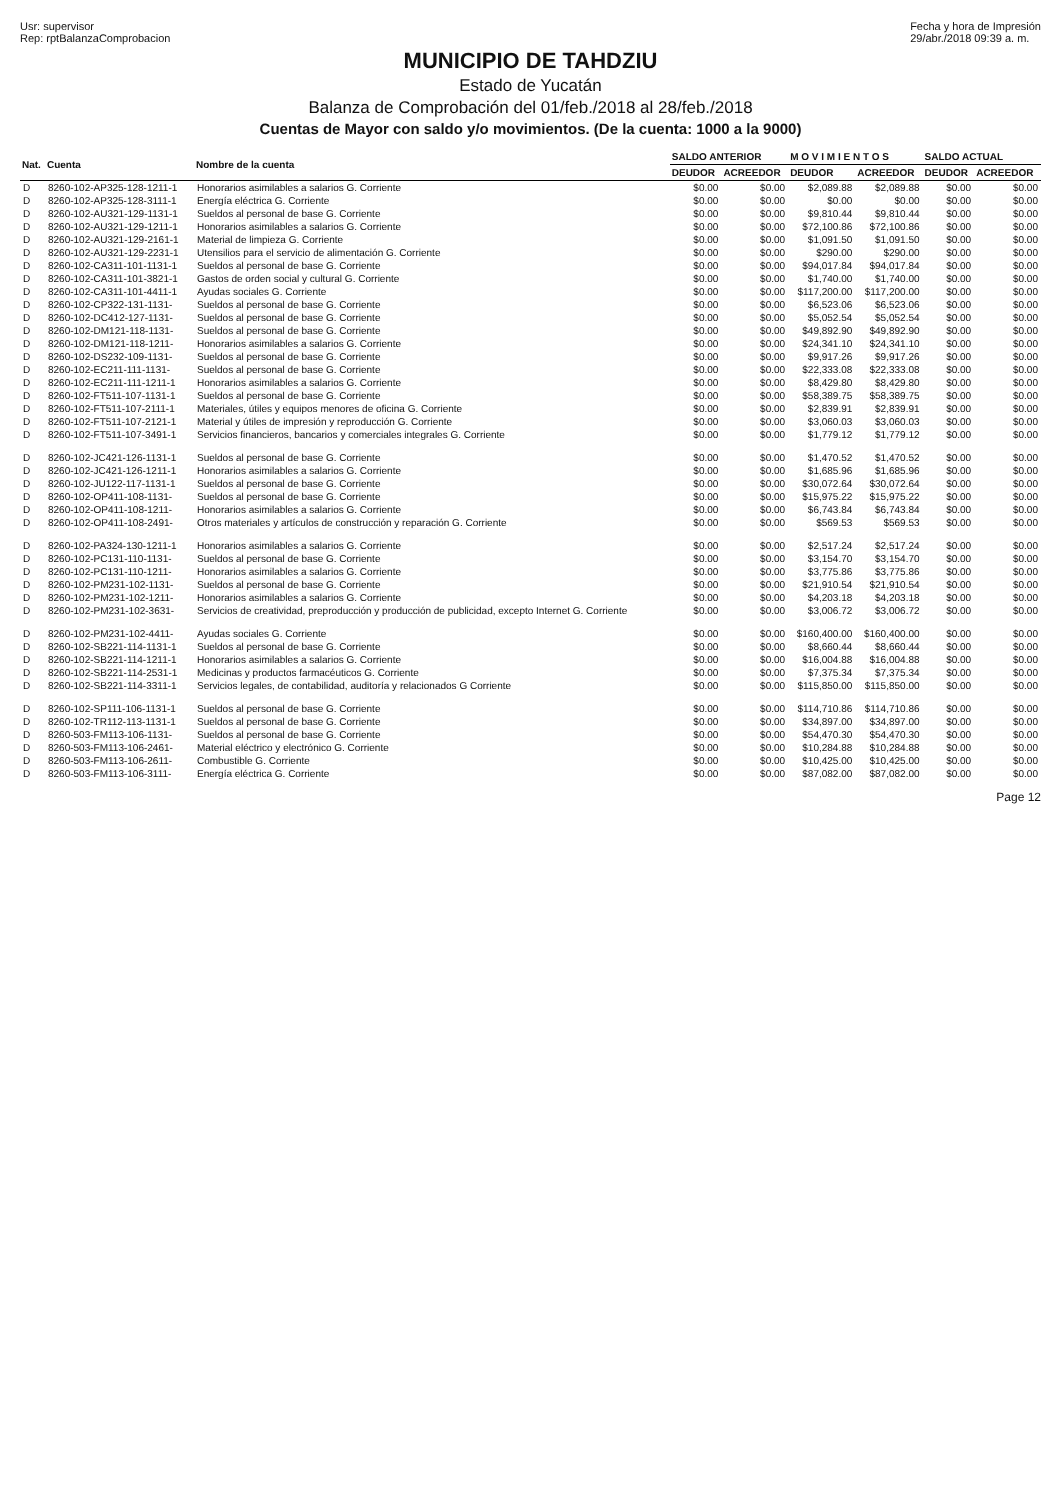Usr: supervisor
Rep: rptBalanzaComprobacion
Fecha y hora de Impresión
29/abr./2018 09:39 a. m.
MUNICIPIO DE TAHDZIU
Estado de Yucatán
Balanza de Comprobación del 01/feb./2018 al 28/feb./2018
Cuentas de Mayor con saldo y/o movimientos. (De la cuenta: 1000 a la 9000)
| Nat. | Cuenta | Nombre de la cuenta | SALDO ANTERIOR | | M O V I M I E N T O S | | SALDO ACTUAL | |
| --- | --- | --- | --- | --- | --- | --- | --- | --- |
| | | | DEUDOR | ACREEDOR | DEUDOR | ACREEDOR | DEUDOR | ACREEDOR |
| D | 8260-102-AP325-128-1211-1 | Honorarios asimilables a salarios G. Corriente | $0.00 | $0.00 | $2,089.88 | $2,089.88 | $0.00 | $0.00 |
| D | 8260-102-AP325-128-3111-1 | Energía eléctrica G. Corriente | $0.00 | $0.00 | $0.00 | $0.00 | $0.00 | $0.00 |
| D | 8260-102-AU321-129-1131-1 | Sueldos al personal de base G. Corriente | $0.00 | $0.00 | $9,810.44 | $9,810.44 | $0.00 | $0.00 |
| D | 8260-102-AU321-129-1211-1 | Honorarios asimilables a salarios G. Corriente | $0.00 | $0.00 | $72,100.86 | $72,100.86 | $0.00 | $0.00 |
| D | 8260-102-AU321-129-2161-1 | Material de limpieza G. Corriente | $0.00 | $0.00 | $1,091.50 | $1,091.50 | $0.00 | $0.00 |
| D | 8260-102-AU321-129-2231-1 | Utensilios para el servicio de alimentación G. Corriente | $0.00 | $0.00 | $290.00 | $290.00 | $0.00 | $0.00 |
| D | 8260-102-CA311-101-1131-1 | Sueldos al personal de base G. Corriente | $0.00 | $0.00 | $94,017.84 | $94,017.84 | $0.00 | $0.00 |
| D | 8260-102-CA311-101-3821-1 | Gastos de orden social y cultural G. Corriente | $0.00 | $0.00 | $1,740.00 | $1,740.00 | $0.00 | $0.00 |
| D | 8260-102-CA311-101-4411-1 | Ayudas sociales G. Corriente | $0.00 | $0.00 | $117,200.00 | $117,200.00 | $0.00 | $0.00 |
| D | 8260-102-CP322-131-1131- | Sueldos al personal de base G. Corriente | $0.00 | $0.00 | $6,523.06 | $6,523.06 | $0.00 | $0.00 |
| D | 8260-102-DC412-127-1131- | Sueldos al personal de base G. Corriente | $0.00 | $0.00 | $5,052.54 | $5,052.54 | $0.00 | $0.00 |
| D | 8260-102-DM121-118-1131- | Sueldos al personal de base G. Corriente | $0.00 | $0.00 | $49,892.90 | $49,892.90 | $0.00 | $0.00 |
| D | 8260-102-DM121-118-1211- | Honorarios asimilables a salarios G. Corriente | $0.00 | $0.00 | $24,341.10 | $24,341.10 | $0.00 | $0.00 |
| D | 8260-102-DS232-109-1131- | Sueldos al personal de base G. Corriente | $0.00 | $0.00 | $9,917.26 | $9,917.26 | $0.00 | $0.00 |
| D | 8260-102-EC211-111-1131- | Sueldos al personal de base G. Corriente | $0.00 | $0.00 | $22,333.08 | $22,333.08 | $0.00 | $0.00 |
| D | 8260-102-EC211-111-1211-1 | Honorarios asimilables a salarios G. Corriente | $0.00 | $0.00 | $8,429.80 | $8,429.80 | $0.00 | $0.00 |
| D | 8260-102-FT511-107-1131-1 | Sueldos al personal de base G. Corriente | $0.00 | $0.00 | $58,389.75 | $58,389.75 | $0.00 | $0.00 |
| D | 8260-102-FT511-107-2111-1 | Materiales, útiles y equipos menores de oficina G. Corriente | $0.00 | $0.00 | $2,839.91 | $2,839.91 | $0.00 | $0.00 |
| D | 8260-102-FT511-107-2121-1 | Material y útiles de impresión y reproducción G. Corriente | $0.00 | $0.00 | $3,060.03 | $3,060.03 | $0.00 | $0.00 |
| D | 8260-102-FT511-107-3491-1 | Servicios financieros, bancarios y comerciales integrales G. Corriente | $0.00 | $0.00 | $1,779.12 | $1,779.12 | $0.00 | $0.00 |
| D | 8260-102-JC421-126-1131-1 | Sueldos al personal de base G. Corriente | $0.00 | $0.00 | $1,470.52 | $1,470.52 | $0.00 | $0.00 |
| D | 8260-102-JC421-126-1211-1 | Honorarios asimilables a salarios G. Corriente | $0.00 | $0.00 | $1,685.96 | $1,685.96 | $0.00 | $0.00 |
| D | 8260-102-JU122-117-1131-1 | Sueldos al personal de base G. Corriente | $0.00 | $0.00 | $30,072.64 | $30,072.64 | $0.00 | $0.00 |
| D | 8260-102-OP411-108-1131- | Sueldos al personal de base G. Corriente | $0.00 | $0.00 | $15,975.22 | $15,975.22 | $0.00 | $0.00 |
| D | 8260-102-OP411-108-1211- | Honorarios asimilables a salarios G. Corriente | $0.00 | $0.00 | $6,743.84 | $6,743.84 | $0.00 | $0.00 |
| D | 8260-102-OP411-108-2491- | Otros materiales y artículos de construcción y reparación G. Corriente | $0.00 | $0.00 | $569.53 | $569.53 | $0.00 | $0.00 |
| D | 8260-102-PA324-130-1211-1 | Honorarios asimilables a salarios G. Corriente | $0.00 | $0.00 | $2,517.24 | $2,517.24 | $0.00 | $0.00 |
| D | 8260-102-PC131-110-1131- | Sueldos al personal de base G. Corriente | $0.00 | $0.00 | $3,154.70 | $3,154.70 | $0.00 | $0.00 |
| D | 8260-102-PC131-110-1211- | Honorarios asimilables a salarios G. Corriente | $0.00 | $0.00 | $3,775.86 | $3,775.86 | $0.00 | $0.00 |
| D | 8260-102-PM231-102-1131- | Sueldos al personal de base G. Corriente | $0.00 | $0.00 | $21,910.54 | $21,910.54 | $0.00 | $0.00 |
| D | 8260-102-PM231-102-1211- | Honorarios asimilables a salarios G. Corriente | $0.00 | $0.00 | $4,203.18 | $4,203.18 | $0.00 | $0.00 |
| D | 8260-102-PM231-102-3631- | Servicios de creatividad, preproducción y producción de publicidad, excepto Internet G. Corriente | $0.00 | $0.00 | $3,006.72 | $3,006.72 | $0.00 | $0.00 |
| D | 8260-102-PM231-102-4411- | Ayudas sociales G. Corriente | $0.00 | $0.00 | $160,400.00 | $160,400.00 | $0.00 | $0.00 |
| D | 8260-102-SB221-114-1131-1 | Sueldos al personal de base G. Corriente | $0.00 | $0.00 | $8,660.44 | $8,660.44 | $0.00 | $0.00 |
| D | 8260-102-SB221-114-1211-1 | Honorarios asimilables a salarios G. Corriente | $0.00 | $0.00 | $16,004.88 | $16,004.88 | $0.00 | $0.00 |
| D | 8260-102-SB221-114-2531-1 | Medicinas y productos farmacéuticos G. Corriente | $0.00 | $0.00 | $7,375.34 | $7,375.34 | $0.00 | $0.00 |
| D | 8260-102-SB221-114-3311-1 | Servicios legales, de contabilidad, auditoría y relacionados G Corriente | $0.00 | $0.00 | $115,850.00 | $115,850.00 | $0.00 | $0.00 |
| D | 8260-102-SP111-106-1131-1 | Sueldos al personal de base G. Corriente | $0.00 | $0.00 | $114,710.86 | $114,710.86 | $0.00 | $0.00 |
| D | 8260-102-TR112-113-1131-1 | Sueldos al personal de base G. Corriente | $0.00 | $0.00 | $34,897.00 | $34,897.00 | $0.00 | $0.00 |
| D | 8260-503-FM113-106-1131- | Sueldos al personal de base G. Corriente | $0.00 | $0.00 | $54,470.30 | $54,470.30 | $0.00 | $0.00 |
| D | 8260-503-FM113-106-2461- | Material eléctrico y electrónico G. Corriente | $0.00 | $0.00 | $10,284.88 | $10,284.88 | $0.00 | $0.00 |
| D | 8260-503-FM113-106-2611- | Combustible G. Corriente | $0.00 | $0.00 | $10,425.00 | $10,425.00 | $0.00 | $0.00 |
| D | 8260-503-FM113-106-3111- | Energía eléctrica G. Corriente | $0.00 | $0.00 | $87,082.00 | $87,082.00 | $0.00 | $0.00 |
Page 12